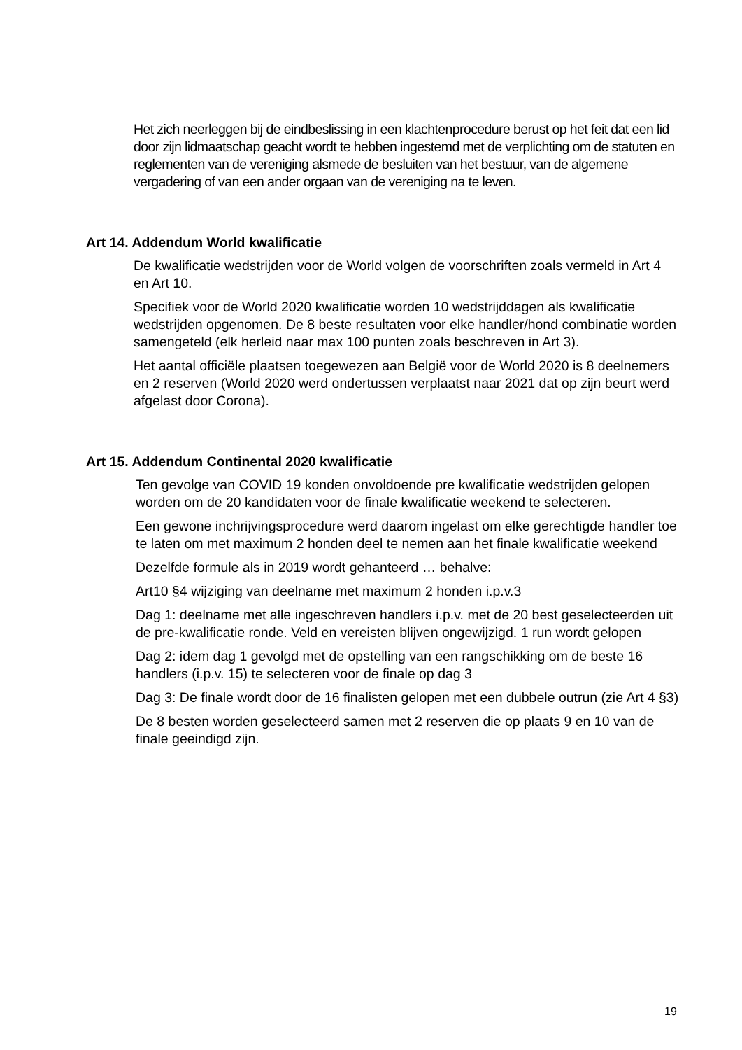Het zich neerleggen bij de eindbeslissing in een klachtenprocedure berust op het feit dat een lid door zijn lidmaatschap geacht wordt te hebben ingestemd met de verplichting om de statuten en reglementen van de vereniging alsmede de besluiten van het bestuur, van de algemene vergadering of van een ander orgaan van de vereniging na te leven.
Art 14. Addendum World kwalificatie
De kwalificatie wedstrijden voor de World volgen de voorschriften zoals vermeld in Art 4 en Art 10.
Specifiek voor de World 2020 kwalificatie worden 10 wedstrijddagen als kwalificatie wedstrijden opgenomen. De 8 beste resultaten voor elke handler/hond combinatie worden samengeteld (elk herleid naar max 100 punten zoals beschreven in Art 3).
Het aantal officiële plaatsen toegewezen aan België voor de World 2020 is 8 deelnemers en 2 reserven (World 2020 werd ondertussen verplaatst naar 2021 dat op zijn beurt werd afgelast door Corona).
Art 15. Addendum Continental 2020 kwalificatie
Ten gevolge van COVID 19 konden onvoldoende pre kwalificatie wedstrijden gelopen worden om de 20 kandidaten voor de finale kwalificatie weekend te selecteren.
Een gewone inchrijvingsprocedure werd daarom ingelast om elke gerechtigde handler toe te laten om met maximum 2 honden deel te nemen aan het finale kwalificatie weekend
Dezelfde formule als in 2019 wordt gehanteerd … behalve:
Art10 §4 wijziging van deelname met maximum 2 honden i.p.v.3
Dag 1: deelname met alle ingeschreven handlers i.p.v. met de 20 best geselecteerden uit de pre-kwalificatie ronde. Veld en vereisten blijven ongewijzigd. 1 run wordt gelopen
Dag 2: idem dag 1 gevolgd met de opstelling van een rangschikking om de beste 16 handlers (i.p.v. 15) te selecteren voor de finale op dag 3
Dag 3: De finale wordt door de 16 finalisten gelopen met een dubbele outrun (zie Art 4 §3)
De 8 besten worden geselecteerd samen met 2 reserven die op plaats 9 en 10 van de finale geeindigd zijn.
19